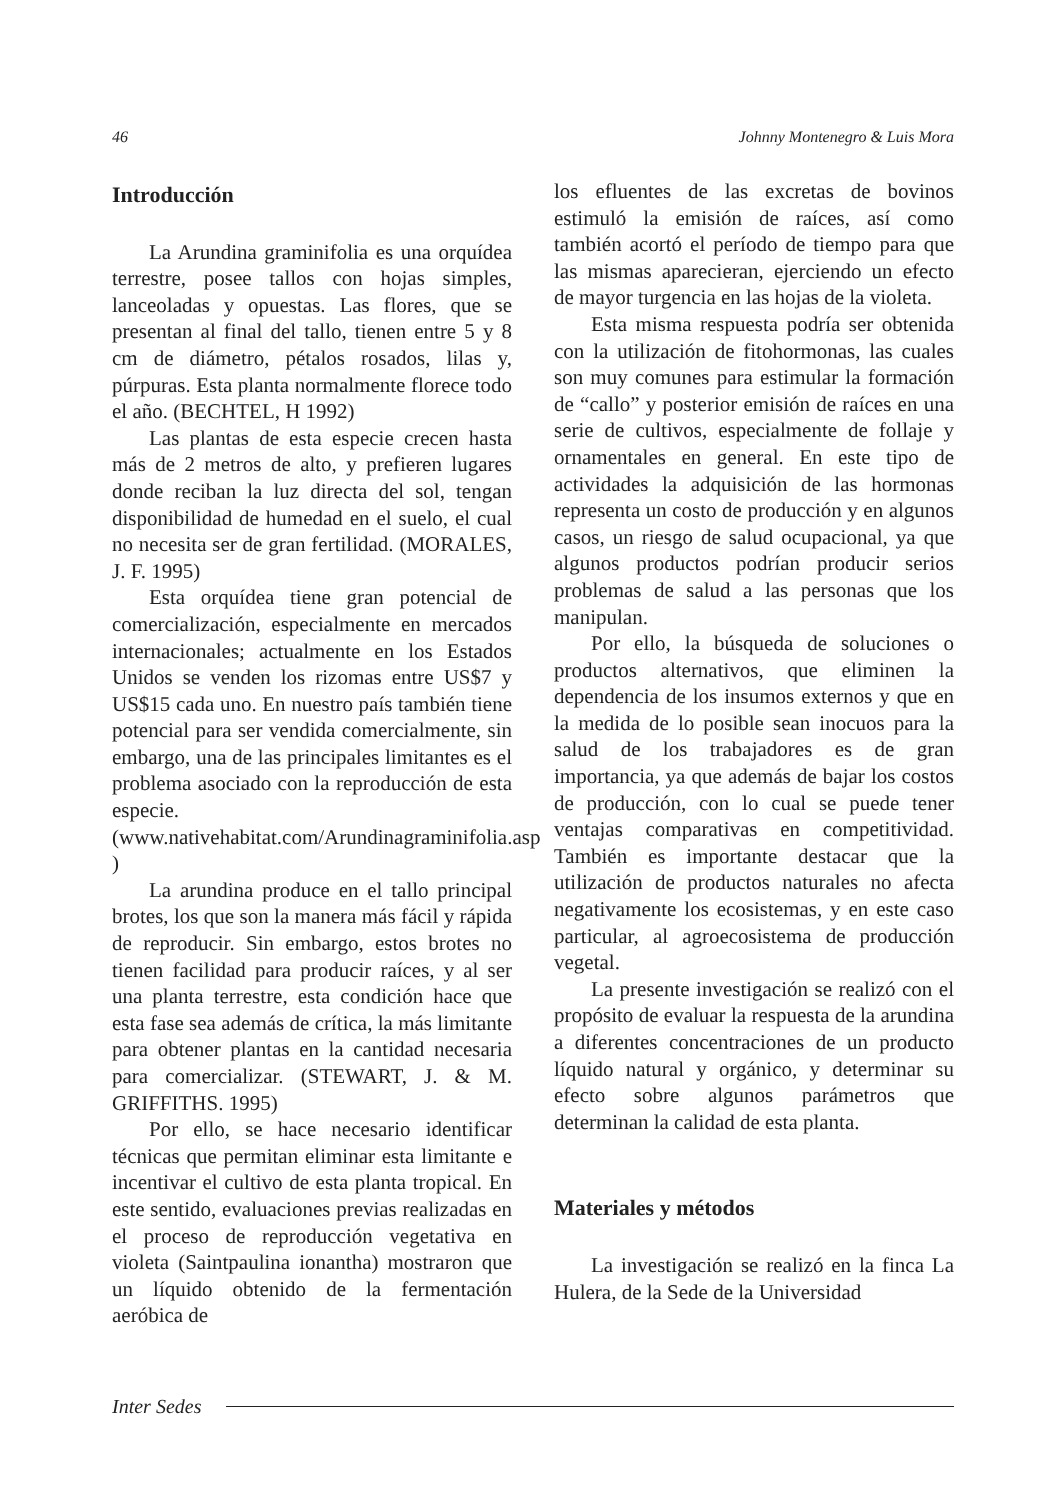46 Johnny Montenegro & Luis Mora
Introducción
La Arundina graminifolia es una orquídea terrestre, posee tallos con hojas simples, lanceoladas y opuestas. Las flores, que se presentan al final del tallo, tienen entre 5 y 8 cm de diámetro, pétalos rosados, lilas y, púrpuras. Esta planta normalmente florece todo el año. (BECHTEL, H 1992)
Las plantas de esta especie crecen hasta más de 2 metros de alto, y prefieren lugares donde reciban la luz directa del sol, tengan disponibilidad de humedad en el suelo, el cual no necesita ser de gran fertilidad. (MORALES, J. F. 1995)
Esta orquídea tiene gran potencial de comercialización, especialmente en mercados internacionales; actualmente en los Estados Unidos se venden los rizomas entre US$7 y US$15 cada uno. En nuestro país también tiene potencial para ser vendida comercialmente, sin embargo, una de las principales limitantes es el problema asociado con la reproducción de esta especie. (www.nativehabitat.com/Arundinagraminifolia.asp )
La arundina produce en el tallo principal brotes, los que son la manera más fácil y rápida de reproducir. Sin embargo, estos brotes no tienen facilidad para producir raíces, y al ser una planta terrestre, esta condición hace que esta fase sea además de crítica, la más limitante para obtener plantas en la cantidad necesaria para comercializar. (STEWART, J. & M. GRIFFITHS. 1995)
Por ello, se hace necesario identificar técnicas que permitan eliminar esta limitante e incentivar el cultivo de esta planta tropical. En este sentido, evaluaciones previas realizadas en el proceso de reproducción vegetativa en violeta (Saintpaulina ionantha) mostraron que un líquido obtenido de la fermentación aeróbica de
los efluentes de las excretas de bovinos estimuló la emisión de raíces, así como también acortó el período de tiempo para que las mismas aparecieran, ejerciendo un efecto de mayor turgencia en las hojas de la violeta.
Esta misma respuesta podría ser obtenida con la utilización de fitohormonas, las cuales son muy comunes para estimular la formación de “callo” y posterior emisión de raíces en una serie de cultivos, especialmente de follaje y ornamentales en general. En este tipo de actividades la adquisición de las hormonas representa un costo de producción y en algunos casos, un riesgo de salud ocupacional, ya que algunos productos podrían producir serios problemas de salud a las personas que los manipulan.
Por ello, la búsqueda de soluciones o productos alternativos, que eliminen la dependencia de los insumos externos y que en la medida de lo posible sean inocuos para la salud de los trabajadores es de gran importancia, ya que además de bajar los costos de producción, con lo cual se puede tener ventajas comparativas en competitividad. También es importante destacar que la utilización de productos naturales no afecta negativamente los ecosistemas, y en este caso particular, al agroecosistema de producción vegetal.
La presente investigación se realizó con el propósito de evaluar la respuesta de la arundina a diferentes concentraciones de un producto líquido natural y orgánico, y determinar su efecto sobre algunos parámetros que determinan la calidad de esta planta.
Materiales y métodos
La investigación se realizó en la finca La Hulera, de la Sede de la Universidad
Inter Sedes